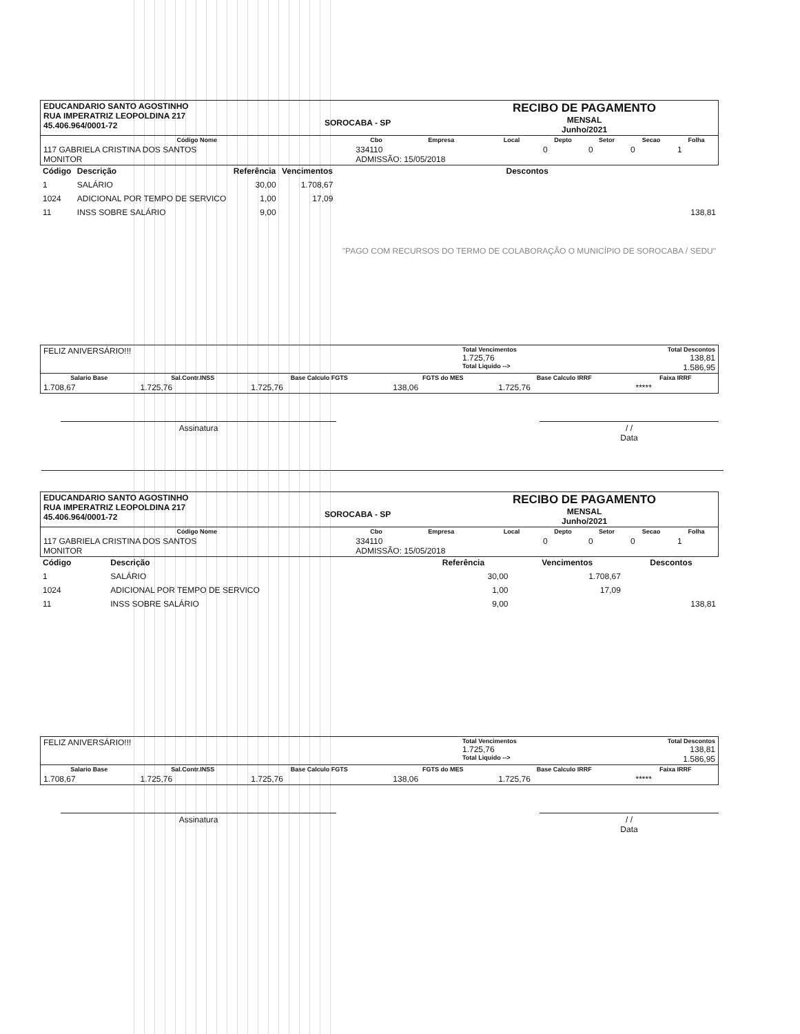| EDUCANDARIO SANTO AGOSTINHO RUA IMPERATRIZ LEOPOLDINA 217 45.406.964/0001-72 | SOROCABA - SP | RECIBO DE PAGAMENTO MENSAL Junho/2021 |
| Código Nome | Cbo | Empresa | Local | Depto | Setor | Secao | Folha |
| --- | --- | --- | --- | --- | --- | --- | --- |
| 117 GABRIELA CRISTINA DOS SANTOS MONITOR | 334110 ADMISSÃO: 15/05/2018 | | | 0 | 0 | 0 | 1 |
| Código | Descrição | Referência | Vencimentos | Descontos |
| --- | --- | --- | --- | --- |
| 1 | SALÁRIO | 30,00 | 1.708,67 | |
| 1024 | ADICIONAL POR TEMPO DE SERVICO | 1,00 | 17,09 | |
| 11 | INSS SOBRE SALÁRIO | 9,00 | | 138,81 "PAGO COM RECURSOS DO TERMO DE COLABORAÇÃO O MUNICÍPIO DE SOROCABA / SEDU" |
| FELIZ ANIVERSÁRIO!!! | Total Vencimentos 1.725,76 Total Liquido --> | Total Descontos 138,81 1.586,95 |
| Salario Base | Sal.Contr.INSS | Base Calculo FGTS | FGTS do MES | Base Calculo IRRF | Faixa IRRF |
| --- | --- | --- | --- | --- | --- |
| 1.708,67 | 1.725,76 | 1.725,76 | 138,06 | 1.725,76 | ***** |
Assinatura / /
Data
| EDUCANDARIO SANTO AGOSTINHO RUA IMPERATRIZ LEOPOLDINA 217 45.406.964/0001-72 | SOROCABA - SP | RECIBO DE PAGAMENTO MENSAL Junho/2021 |
| Código Nome | Cbo | Empresa | Local | Depto | Setor | Secao | Folha |
| --- | --- | --- | --- | --- | --- | --- | --- |
| 117 GABRIELA CRISTINA DOS SANTOS MONITOR | 334110 ADMISSÃO: 15/05/2018 | | | 0 | 0 | 0 | 1 |
| Código | Descrição | Referência | Vencimentos | Descontos |
| --- | --- | --- | --- | --- |
| 1 | SALÁRIO | 30,00 | 1.708,67 | |
| 1024 | ADICIONAL POR TEMPO DE SERVICO | 1,00 | 17,09 | |
| 11 | INSS SOBRE SALÁRIO | 9,00 | | 138,81 |
| FELIZ ANIVERSÁRIO!!! | Total Vencimentos 1.725,76 Total Liquido --> | Total Descontos 138,81 1.586,95 |
| Salario Base | Sal.Contr.INSS | Base Calculo FGTS | FGTS do MES | Base Calculo IRRF | Faixa IRRF |
| --- | --- | --- | --- | --- | --- |
| 1.708,67 | 1.725,76 | 1.725,76 | 138,06 | 1.725,76 | ***** |
Assinatura / /
Data